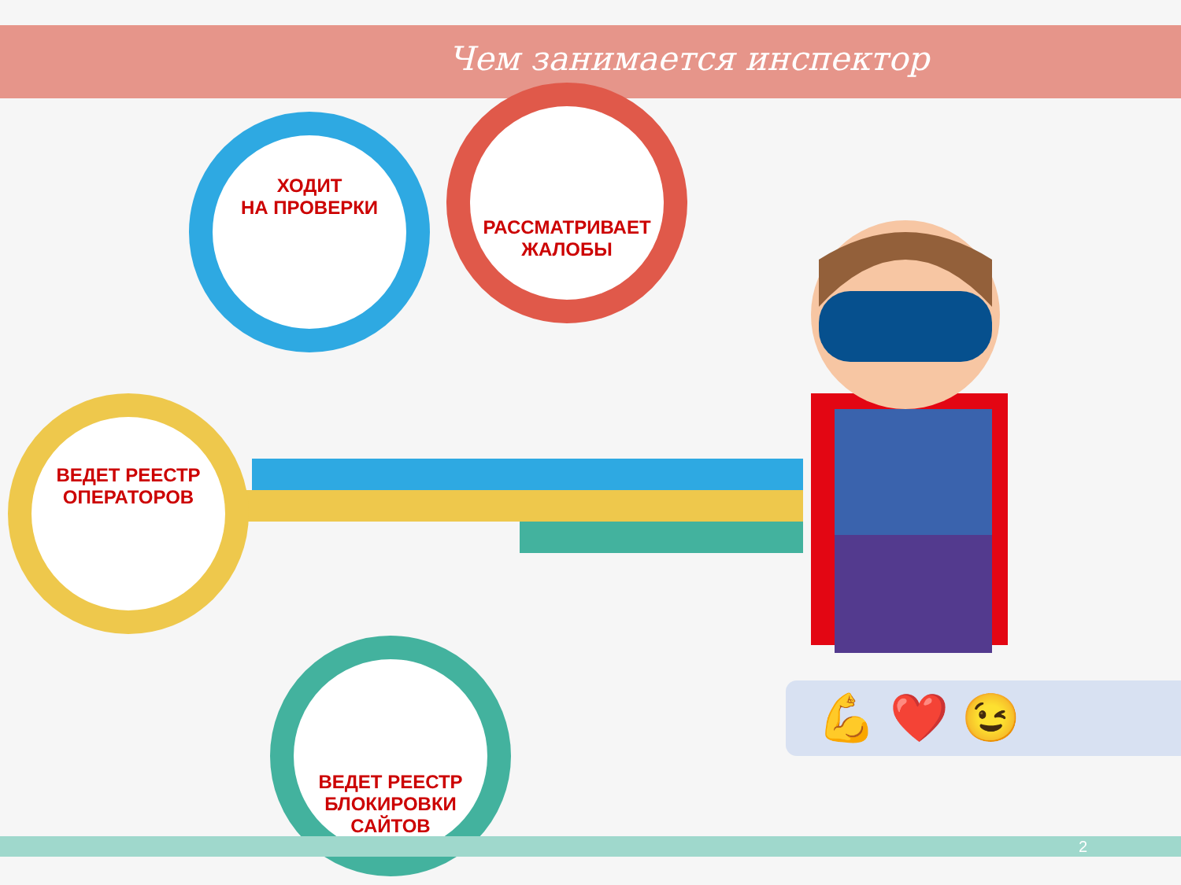Чем занимается инспектор
ХОДИТ
НА ПРОВЕРКИ
РАССМАТРИВАЕТ
ЖАЛОБЫ
ВЕДЕТ РЕЕСТР
ОПЕРАТОРОВ
ВЕДЕТ РЕЕСТР
БЛОКИРОВКИ
САЙТОВ
💪 ❤️ 😉
2